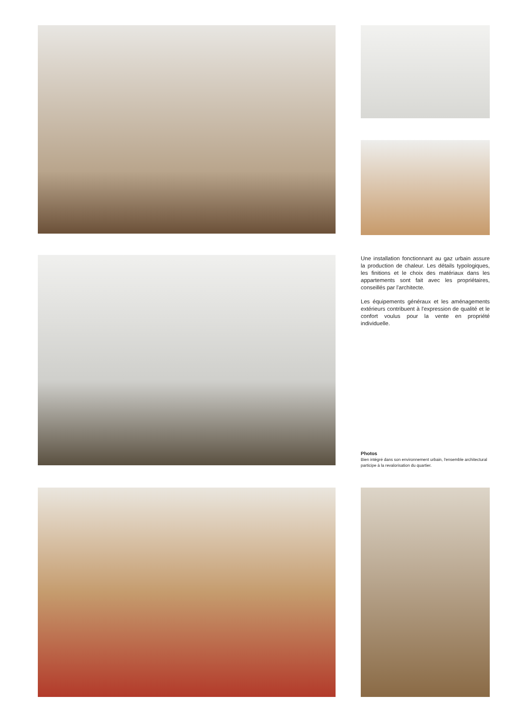Une installation fonctionnant au gaz urbain assure la production de chaleur. Les détails typologiques, les finitions et le choix des matériaux dans les appartements sont fait avec les propriétaires, conseillés par l'architecte.
Les équipements généraux et les aménagements extérieurs contribuent à l'expression de qualité et le confort voulus pour la vente en propriété individuelle.
Photos
Bien intégré dans son environnement urbain, l'ensemble architectural participe à la revalorisation du quartier.